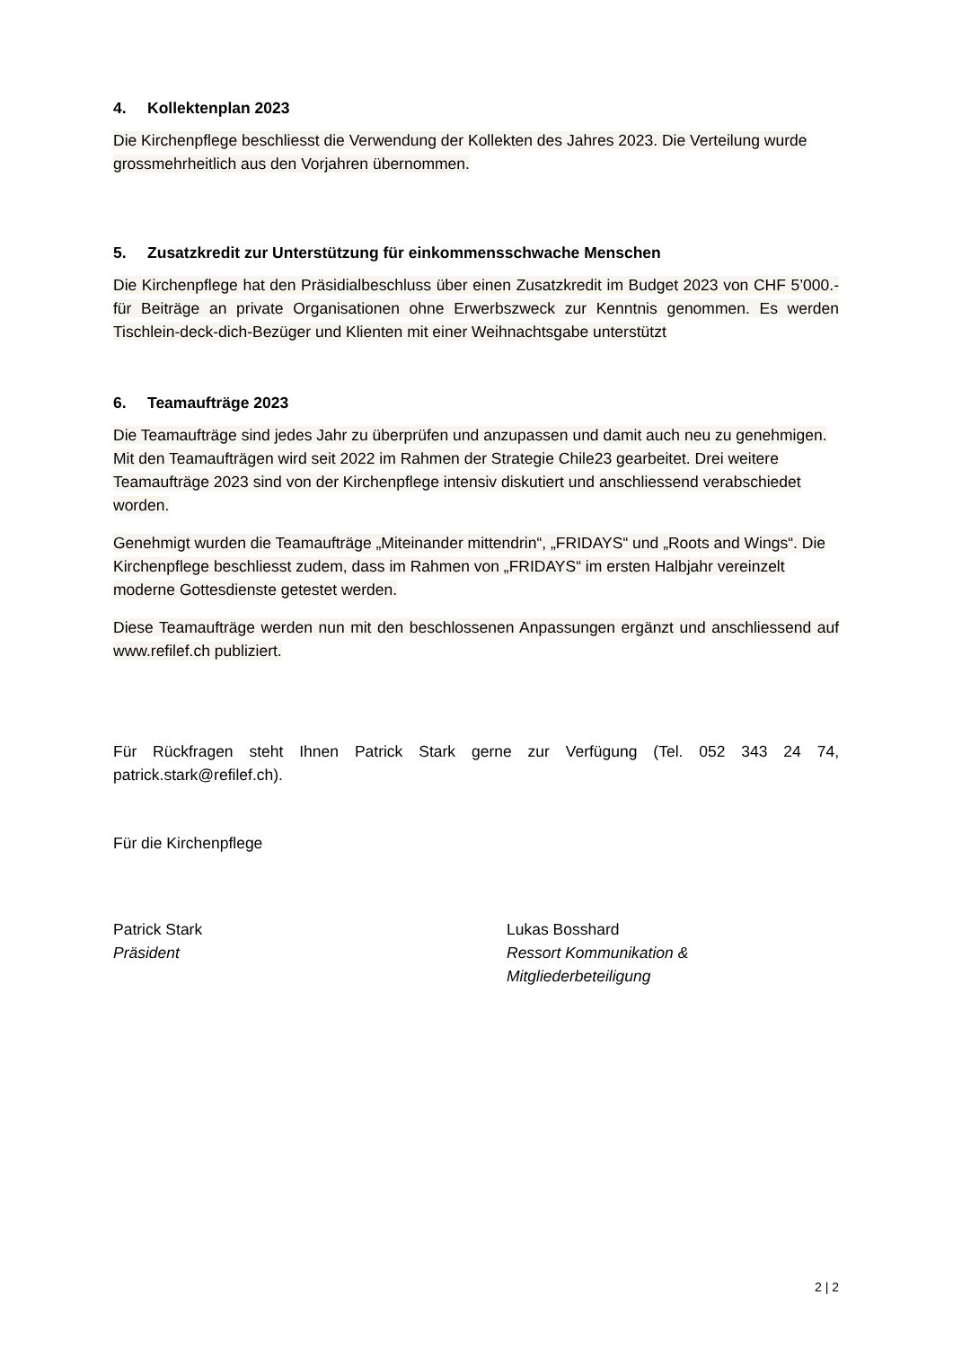4. Kollektenplan 2023
Die Kirchenpflege beschliesst die Verwendung der Kollekten des Jahres 2023. Die Verteilung wurde grossmehrheitlich aus den Vorjahren übernommen.
5. Zusatzkredit zur Unterstützung für einkommensschwache Menschen
Die Kirchenpflege hat den Präsidialbeschluss über einen Zusatzkredit im Budget 2023 von CHF 5’000.- für Beiträge an private Organisationen ohne Erwerbszweck zur Kenntnis genommen. Es werden Tischlein-deck-dich-Bezüger und Klienten mit einer Weihnachtsgabe unterstützt
6. Teamaufträge 2023
Die Teamaufträge sind jedes Jahr zu überprüfen und anzupassen und damit auch neu zu genehmigen. Mit den Teamaufträgen wird seit 2022 im Rahmen der Strategie Chile23 gearbeitet. Drei weitere Teamaufträge 2023 sind von der Kirchenpflege intensiv diskutiert und anschliessend verabschiedet worden.
Genehmigt wurden die Teamaufträge „Miteinander mittendrin“, „FRIDAYS“ und „Roots and Wings“. Die Kirchenpflege beschliesst zudem, dass im Rahmen von „FRIDAYS“ im ersten Halbjahr vereinzelt moderne Gottesdienste getestet werden.
Diese Teamaufträge werden nun mit den beschlossenen Anpassungen ergänzt und anschliessend auf www.refilef.ch publiziert.
Für Rückfragen steht Ihnen Patrick Stark gerne zur Verfügung (Tel. 052 343 24 74, patrick.stark@refilef.ch).
Für die Kirchenpflege
Patrick Stark
Präsident
Lukas Bosshard
Ressort Kommunikation &
Mitgliederbeteiligung
2 | 2